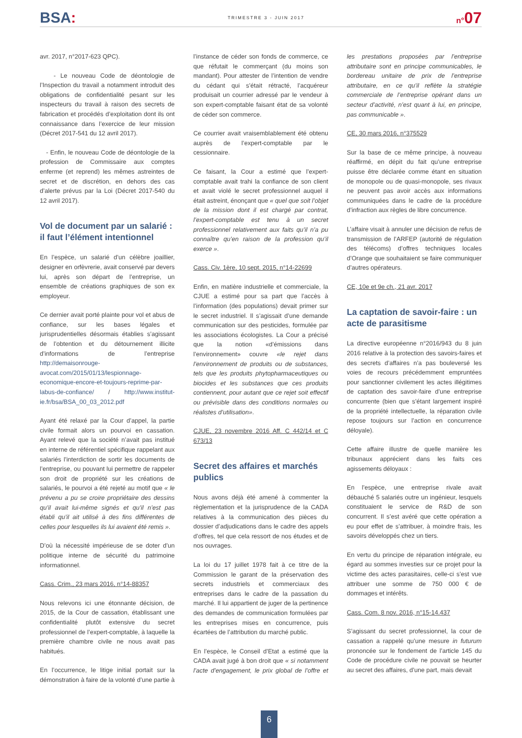BSA:
TRIMESTRE 3 - JUIN 2017
n°07
avr. 2017, n°2017-623 QPC).
- Le nouveau Code de déontologie de l’Inspection du travail a notamment introduit des obligations de confidentialité pesant sur les inspecteurs du travail à raison des secrets de fabrication et procédés d’exploitation dont ils ont connaissance dans l’exercice de leur mission (Décret 2017-541 du 12 avril 2017).
- Enfin, le nouveau Code de déontologie de la profession de Commissaire aux comptes enferme (et reprend) les mêmes astreintes de secret et de discrétion, en dehors des cas d’alerte prévus par la Loi (Décret 2017-540 du 12 avril 2017).
Vol de document par un salarié : il faut l’élément intentionnel
En l’espèce, un salarié d’un célèbre joaillier, designer en orfèvrerie, avait conservé par devers lui, après son départ de l’entreprise, un ensemble de créations graphiques de son ex employeur.
Ce dernier avait porté plainte pour vol et abus de confiance, sur les bases légales et jurisprudentielles désormais établies s’agissant de l’obtention et du détournement illicite d’informations de l’entreprise http://demaisonrouge-avocat.com/2015/01/13/lespionnage-economique-encore-et-toujours-reprime-par-labus-de-confiance/ / http://www.institut-ie.fr/bsa/BSA_00_03_2012.pdf
Ayant été relaxé par la Cour d’appel, la partie civile formait alors un pourvoi en cassation. Ayant relevé que la société n’avait pas institué en interne de référentiel spécifique rappelant aux salariés l’interdiction de sortir les documents de l’entreprise, ou pouvant lui permettre de rappeler son droit de propriété sur les créations de salariés, le pourvoi a été rejeté au motif que « le prévenu a pu se croire propriétaire des dessins qu’il avait lui-même signés et qu’il n’est pas établi qu’il ait utilisé à des fins différentes de celles pour lesquelles ils lui avaient été remis ».
D’où la nécessité impérieuse de se doter d’un politique interne de sécurité du patrimoine informationnel.
Cass. Crim., 23 mars 2016, n°14-88357
Nous relevons ici une étonnante décision, de 2015, de la Cour de cassation, établissant une confidentialité plutôt extensive du secret professionnel de l’expert-comptable, à laquelle la première chambre civile ne nous avait pas habitués.
En l’occurrence, le litige initial portait sur la démonstration à faire de la volonté d’une partie à l’instance de céder son fonds de commerce, ce que réfutait le commerçant (du moins son mandant). Pour attester de l’intention de vendre du cédant qui s’était rétracté, l’acquéreur produisait un courrier adressé par le vendeur à son expert-comptable faisant état de sa volonté de céder son commerce.
Ce courrier avait vraisemblablement été obtenu auprès de l’expert-comptable par le cessionnaire.
Ce faisant, la Cour a estimé que l’expert-comptable avait trahi la confiance de son client et avait violé le secret professionnel auquel il était astreint, énonçant que « quel que soit l’objet de la mission dont il est chargé par contrat, l’expert-comptable est tenu à un secret professionnel relativement aux faits qu’il n’a pu connaître qu’en raison de la profession qu’il exerce ».
Cass. Civ. 1ère, 10 sept. 2015, n°14-22699
Enfin, en matière industrielle et commerciale, la CJUE a estimé pour sa part que l’accès à l’information (des populations) devait primer sur le secret industriel. Il s’agissait d’une demande communication sur des pesticides, formulée par les associations écologistes. La Cour a précisé que la notion «d’émissions dans l’environnement» couvre «le rejet dans l’environnement de produits ou de substances, tels que les produits phytopharmaceutiques ou biocides et les substances que ces produits contiennent, pour autant que ce rejet soit effectif ou prévisible dans des conditions normales ou réalistes d’utilisation».
CJUE, 23 novembre 2016 Aff. C 442/14 et C 673/13
Secret des affaires et marchés publics
Nous avons déjà été amené à commenter la règlementation et la jurisprudence de la CADA relatives à la communication des pièces du dossier d’adjudications dans le cadre des appels d’offres, tel que cela ressort de nos études et de nos ouvrages.
La loi du 17 juillet 1978 fait à ce titre de la Commission le garant de la préservation des secrets industriels et commerciaux des entreprises dans le cadre de la passation du marché. Il lui appartient de juger de la pertinence des demandes de communication formulées par les entreprises mises en concurrence, puis écartées de l’attribution du marché public.
En l’espèce, le Conseil d’Etat a estimé que la CADA avait jugé à bon droit que « si notamment l’acte d’engagement, le prix global de l’offre et les prestations proposées par l’entreprise attributaire sont en principe communicables, le bordereau unitaire de prix de l’entreprise attributaire, en ce qu’il reflète la stratégie commerciale de l’entreprise opérant dans un secteur d’activité, n’est quant à lui, en principe, pas communicable ».
CE, 30 mars 2016, n°375529
Sur la base de ce même principe, à nouveau réaffirmé, en dépit du fait qu’une entreprise puisse être déclarée comme étant en situation de monopole ou de quasi-monopole, ses rivaux ne peuvent pas avoir accès aux informations communiquées dans le cadre de la procédure d’infraction aux règles de libre concurrence.
L’affaire visait à annuler une décision de refus de transmission de l’ARFEP (autorité de régulation des télécoms) d’offres techniques locales d’Orange que souhaitaient se faire communiquer d’autres opérateurs.
CE, 10e et 9e ch., 21 avr. 2017
La captation de savoir-faire : un acte de parasitisme
La directive européenne n°2016/943 du 8 juin 2016 relative à la protection des savoirs-faires et des secrets d’affaires n’a pas bouleversé les voies de recours précédemment empruntées pour sanctionner civilement les actes illégitimes de captation des savoir-faire d’une entreprise concurrente (bien que s’étant largement inspiré de la propriété intellectuelle, la réparation civile repose toujours sur l’action en concurrence déloyale).
Cette affaire illustre de quelle manière les tribunaux apprécient dans les faits ces agissements déloyaux :
En l’espèce, une entreprise rivale avait débauché 5 salariés outre un ingénieur, lesquels constituaient le service de R&D de son concurrent. Il s’est avéré que cette opération a eu pour effet de s’attribuer, à moindre frais, les savoirs développés chez un tiers.
En vertu du principe de réparation intégrale, eu égard au sommes investies sur ce projet pour la victime des actes parasitaires, celle-ci s’est vue attribuer une somme de 750 000 € de dommages et intérêts.
Cass. Com. 8 nov. 2016, n°15-14.437
S’agissant du secret professionnel, la cour de cassation a rappelé qu’une mesure in futurum prononcée sur le fondement de l’article 145 du Code de procédure civile ne pouvait se heurter au secret des affaires, d’une part, mais devait
6